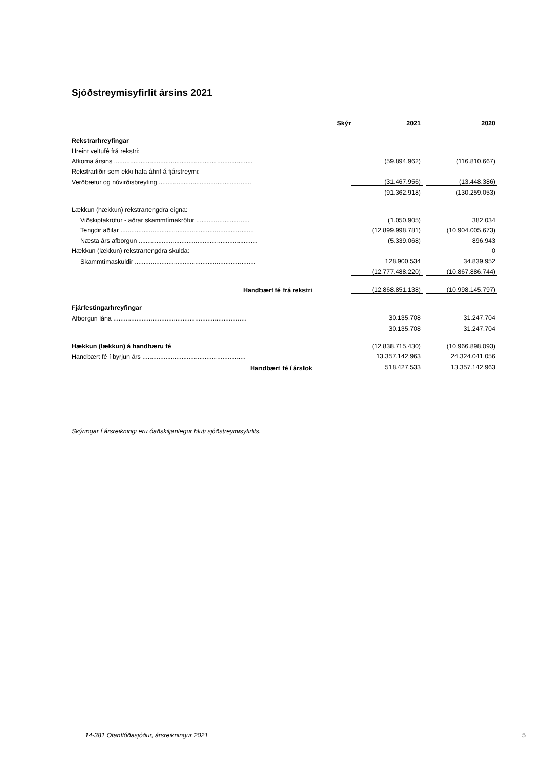Sjóðstreymisyfirlit ársins 2021
| | Skýr | | 2021 | | 2020 |
| --- | --- | --- | --- | --- | --- |
| Rekstrarhreyfingar | | | | | |
| Hreint veltufé frá rekstri: | | | | | |
| Afkoma ársins .............................................................................. | | | (59.894.962) | | (116.810.667) |
| Rekstrarliðir sem ekki hafa áhrif á fjárstreymi: | | | | | |
| Verðbætur og núvirðisbreyting .................................................... | | | (31.467.956) | | (13.448.386) |
| | | | (91.362.918) | | (130.259.053) |
| Lækkun (hækkun) rekstrartengdra eigna: | | | | | |
| Viðskiptakröfur - aðrar skammtímakröfur .............................. | | | (1.050.905) | | 382.034 |
| Tengdir aðilar ........................................................................... | | | (12.899.998.781) | | (10.904.005.673) |
| Næsta árs afborgun ................................................................... | | | (5.339.068) | | 896.943 |
| Hækkun (lækkun) rekstrartengdra skulda: | | | | | 0 |
| Skammtímaskuldir .................................................................... | | | 128.900.534 | | 34.839.952 |
| | | | (12.777.488.220) | | (10.867.886.744) |
| Handbært fé frá rekstri | | | (12.868.851.138) | | (10.998.145.797) |
| Fjárfestingarhreyfingar | | | | | |
| Afborgun lána ........................................................................... | | | 30.135.708 | | 31.247.704 |
| | | | 30.135.708 | | 31.247.704 |
| Hækkun (lækkun) á handbæru fé | | | (12.838.715.430) | | (10.966.898.093) |
| Handbært fé í byrjun árs .......................................................... | | | 13.357.142.963 | | 24.324.041.056 |
| Handbært fé í árslok | | | 518.427.533 | | 13.357.142.963 |
Skýringar í ársreikningi eru óaðskiljanlegur hluti sjóðstreymisyfirlits.
14-381 Ofanflóðasjóður, ársreikningur 2021
5